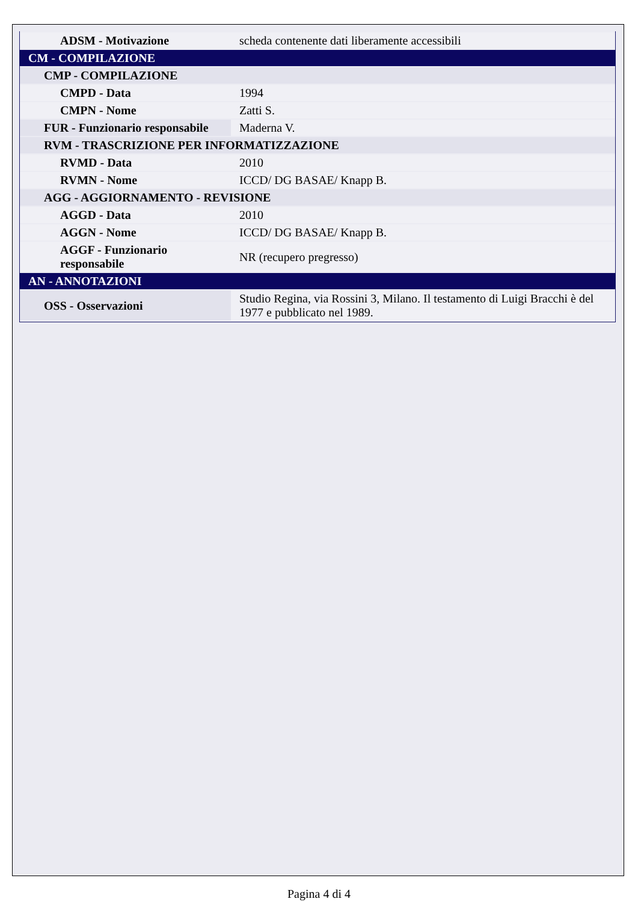| ADSM - Motivazione | scheda contenente dati liberamente accessibili |
| CM - COMPILAZIONE | |
| CMP - COMPILAZIONE | |
| CMPD - Data | 1994 |
| CMPN - Nome | Zatti S. |
| FUR - Funzionario responsabile | Maderna V. |
| RVM - TRASCRIZIONE PER INFORMATIZZAZIONE | |
| RVMD - Data | 2010 |
| RVMN - Nome | ICCD/ DG BASAE/ Knapp B. |
| AGG - AGGIORNAMENTO - REVISIONE | |
| AGGD - Data | 2010 |
| AGGN - Nome | ICCD/ DG BASAE/ Knapp B. |
| AGGF - Funzionario responsabile | NR (recupero pregresso) |
| AN - ANNOTAZIONI | |
| OSS - Osservazioni | Studio Regina, via Rossini 3, Milano. Il testamento di Luigi Bracchi è del 1977 e pubblicato nel 1989. |
Pagina 4 di 4